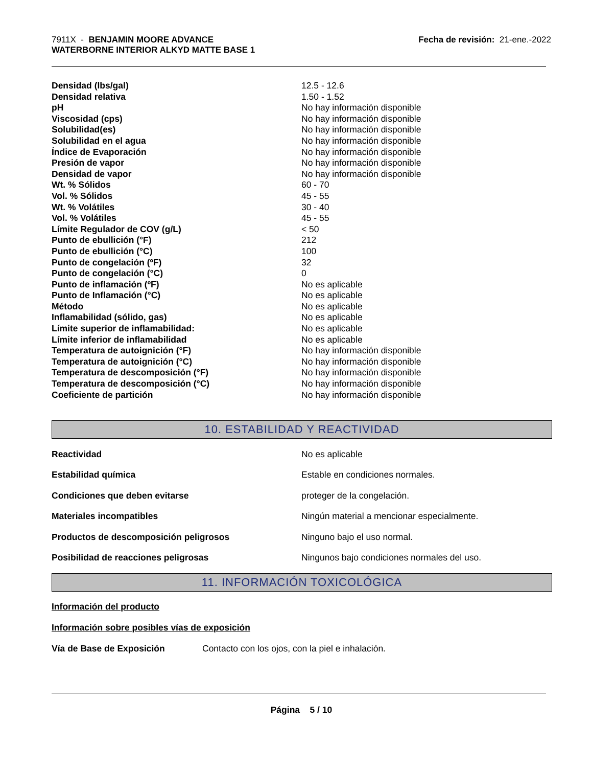7911X - BENJAMIN MOORE ADVANCE
WATERBORNE INTERIOR ALKYD MATTE BASE 1
Fecha de revisión: 21-ene.-2022
| Densidad (lbs/gal) | 12.5 - 12.6 |
| Densidad relativa | 1.50 - 1.52 |
| pH | No hay información disponible |
| Viscosidad (cps) | No hay información disponible |
| Solubilidad(es) | No hay información disponible |
| Solubilidad en el agua | No hay información disponible |
| Índice de Evaporación | No hay información disponible |
| Presión de vapor | No hay información disponible |
| Densidad de vapor | No hay información disponible |
| Wt. % Sólidos | 60 - 70 |
| Vol. % Sólidos | 45 - 55 |
| Wt. % Volátiles | 30 - 40 |
| Vol. % Volátiles | 45 - 55 |
| Límite Regulador de COV (g/L) | < 50 |
| Punto de ebullición (°F) | 212 |
| Punto de ebullición (°C) | 100 |
| Punto de congelación (ºF) | 32 |
| Punto de congelación (°C) | 0 |
| Punto de inflamación (ºF) | No es aplicable |
| Punto de Inflamación (°C) | No es aplicable |
| Método | No es aplicable |
| Inflamabilidad (sólido, gas) | No es aplicable |
| Límite superior de inflamabilidad: | No es aplicable |
| Límite inferior de inflamabilidad | No es aplicable |
| Temperatura de autoignición (°F) | No hay información disponible |
| Temperatura de autoignición (°C) | No hay información disponible |
| Temperatura de descomposición (°F) | No hay información disponible |
| Temperatura de descomposición (°C) | No hay información disponible |
| Coeficiente de partición | No hay información disponible |
10. ESTABILIDAD Y REACTIVIDAD
| Reactividad | No es aplicable |
| Estabilidad química | Estable en condiciones normales. |
| Condiciones que deben evitarse | proteger de la congelación. |
| Materiales incompatibles | Ningún material a mencionar especialmente. |
| Productos de descomposición peligrosos | Ninguno bajo el uso normal. |
| Posibilidad de reacciones peligrosas | Ningunos bajo condiciones normales del uso. |
11. INFORMACIÓN TOXICOLÓGICA
Información del producto
Información sobre posibles vías de exposición
Vía de Base de Exposición Contacto con los ojos, con la piel e inhalación.
Página 5 / 10